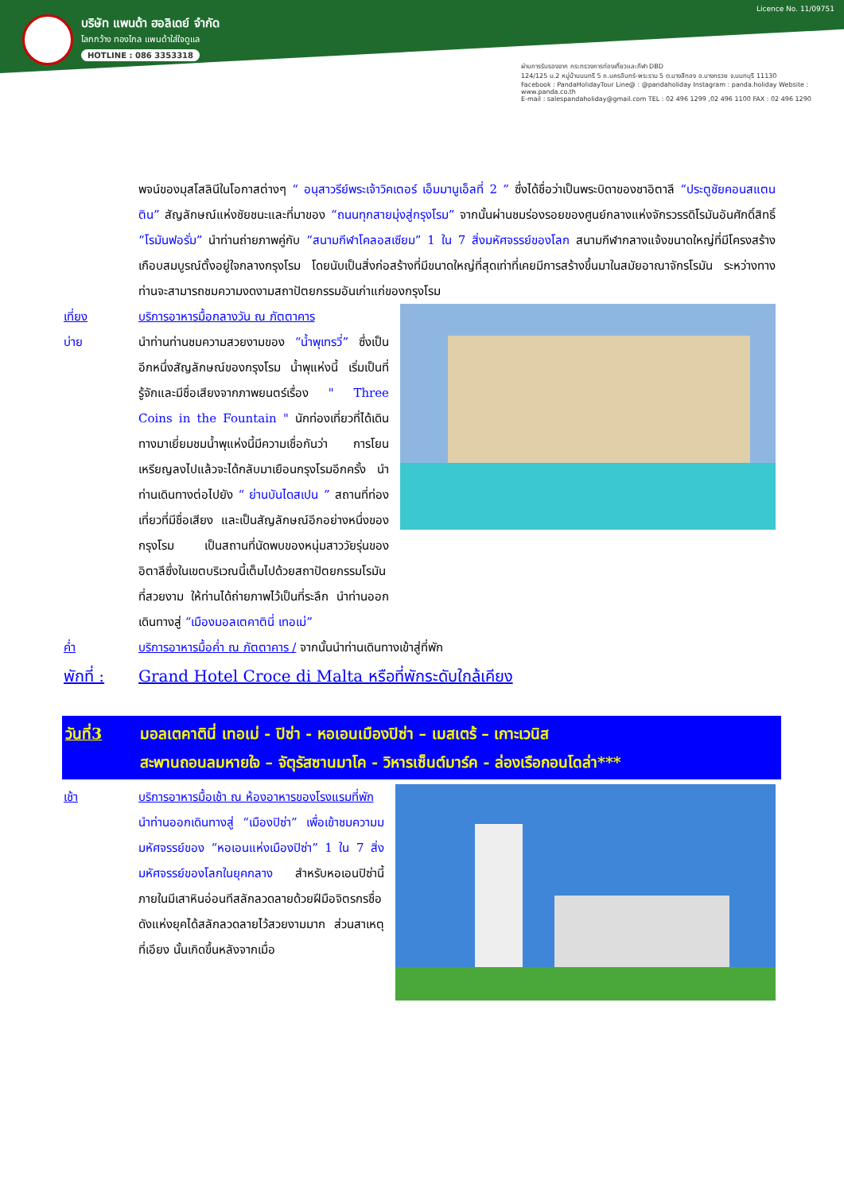บริษัท แพนด้า ฮอลิเดย์ จำกัด
โลกกว้าง ทองไกล แพนด้าใส่ใจดูแล
HOTLINE : 086 3353318
Licence No. 11/09751
ผ่านการรับรองจาก กระทรวงการท่องเที่ยวและกีฬา DBD
124/125 ม.2 หมู่บ้านนนทรี 5 ถ.นครอินทร์-พระราม 5 ต.บางสีทอง อ.บางกรวย จ.นนทบุรี 11130
Facebook : PandaHolidayTour Line@ : @pandaholiday Instagram : panda.holiday Website : www.panda.co.th
E-mail : salespandaholiday@gmail.com TEL : 02 496 1299 ,02 496 1100 FAX : 02 496 1290
พจน์ของมุสโสลินีในโอกาสต่างๆ “ อนุสาวรีย์พระเจ้าวิคเตอร์ เอ็มมานูเอ็ลที่ 2 ” ซึ่งได้ชื่อว่าเป็นพระบิดาของชาอิตาลี “ประตูชัยคอนสแตนติน” สัญลักษณ์แห่งชัยชนะและที่มาของ “ถนนทุกสายมุ่งสู่กรุงโรม” จากนั้นผ่านชมร่องรอยของศูนย์กลางแห่งจักรวรรดิโรมันอันศักดิ์สิทธิ์ “โรมันฟอรั่ม” นำท่านถ่ายภาพคู่กับ “สนามกีฬาโคลอสเซียม” 1 ใน 7 สิ่งมหัศจรรย์ของโลก สนามกีฬากลางแจ้งขนาดใหญ่ที่มีโครงสร้างเกือบสมบูรณ์ตั้งอยู่ใจกลางกรุงโรม โดยนับเป็นสิ่งก่อสร้างที่มีขนาดใหญ่ที่สุดเท่าที่เคยมีการสร้างขึ้นมาในสมัยอาณาจักรโรมัน ระหว่างทาง ท่านจะสามารถชมความงดงามสถาปัตยกรรมอันเก่าแก่ของกรุงโรม
เที่ยง บริการอาหารมื้อกลางวัน ณ ภัตตาคาร
บ่าย
นำท่านท่านชมความสวยงามของ “น้ำพุเทรวี่” ซึ่งเป็นอีกหนึ่งสัญลักษณ์ของกรุงโรม น้ำพุแห่งนี้ เริ่มเป็นที่รู้จักและมีชื่อเสียงจากภาพยนตร์เรื่อง " Three Coins in the Fountain " นักท่องเที่ยวที่ได้เดินทางมาเยี่ยมชมน้ำพุแห่งนี้มีความเชื่อกันว่า การโยนเหรียญลงไปแล้วจะได้กลับมาเยือนกรุงโรมอีกครั้ง นำท่านเดินทางต่อไปยัง “ ย่านบันไดสเปน ” สถานที่ท่องเที่ยวที่มีชื่อเสียง และเป็นสัญลักษณ์อีกอย่างหนึ่งของกรุงโรม เป็นสถานที่นัดพบของหนุ่มสาววัยรุ่นของอิตาลีซึ่งในเขตบริเวณนี้เต็มไปด้วยสถาปัตยกรรมโรมันที่สวยงาม ให้ท่านได้ถ่ายภาพไว้เป็นที่ระลึก นำท่านออกเดินทางสู่ “เมืองมอลเตคาตินี่ เทอเม่”
ค่ำ บริการอาหารมื้อค่ำ ณ ภัตตาคาร / จากนั้นนำท่านเดินทางเข้าสู่ที่พัก
พักที่ : Grand Hotel Croce di Malta หรือที่พักระดับใกล้เคียง
วันที่3 มอลเตคาตินี่ เทอเม่ - ปิซ่า - หอเอนเมืองปิซ่า – เมสเตร้ – เกาะเวนิส
สะพานถอนลมหายใจ – จัตุรัสซานมาโค - วิหารเซ็นต์มาร์ค - ล่องเรือกอนโดล่า***
เช้า บริการอาหารมื้อเช้า ณ ห้องอาหารของโรงแรมที่พัก
นำท่านออกเดินทางสู่ “เมืองปิซ่า” เพื่อเข้าชมความมมหัศจรรย์ของ “หอเอนแห่งเมืองปิซ่า” 1 ใน 7 สิ่งมหัศจรรย์ของโลกในยุคกลาง สำหรับหอเอนปิซ่านี้ ภายในมีเสาหินอ่อนทีสลักลวดลายด้วยฝีมือจิตรกรชื่อดังแห่งยุคได้สลักลวดลายไว้สวยงามมาก ส่วนสาเหตุที่เอียง นั้นเกิดขึ้นหลังจากเมื่อ